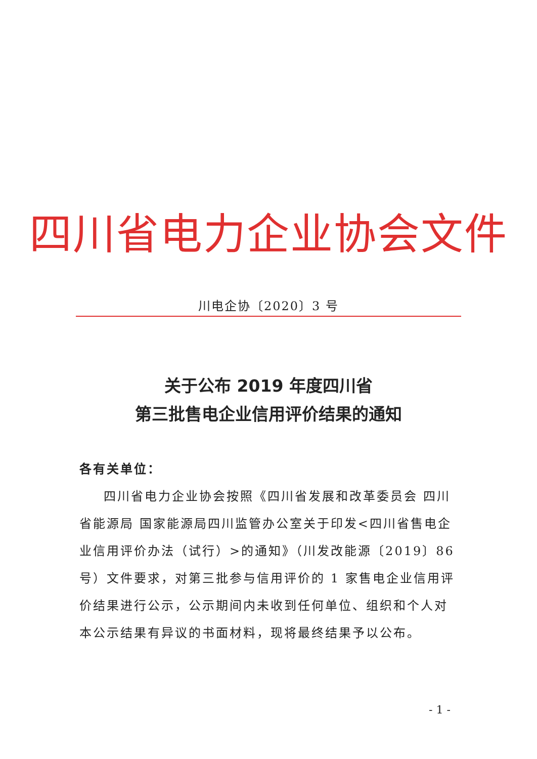四川省电力企业协会文件
川电企协〔2020〕3 号
关于公布 2019 年度四川省
第三批售电企业信用评价结果的通知
各有关单位：
四川省电力企业协会按照《四川省发展和改革委员会 四川省能源局 国家能源局四川监管办公室关于印发<四川省售电企业信用评价办法（试行）>的通知》（川发改能源〔2019〕86 号）文件要求，对第三批参与信用评价的 1 家售电企业信用评价结果进行公示，公示期间内未收到任何单位、组织和个人对本公示结果有异议的书面材料，现将最终结果予以公布。
- 1 -